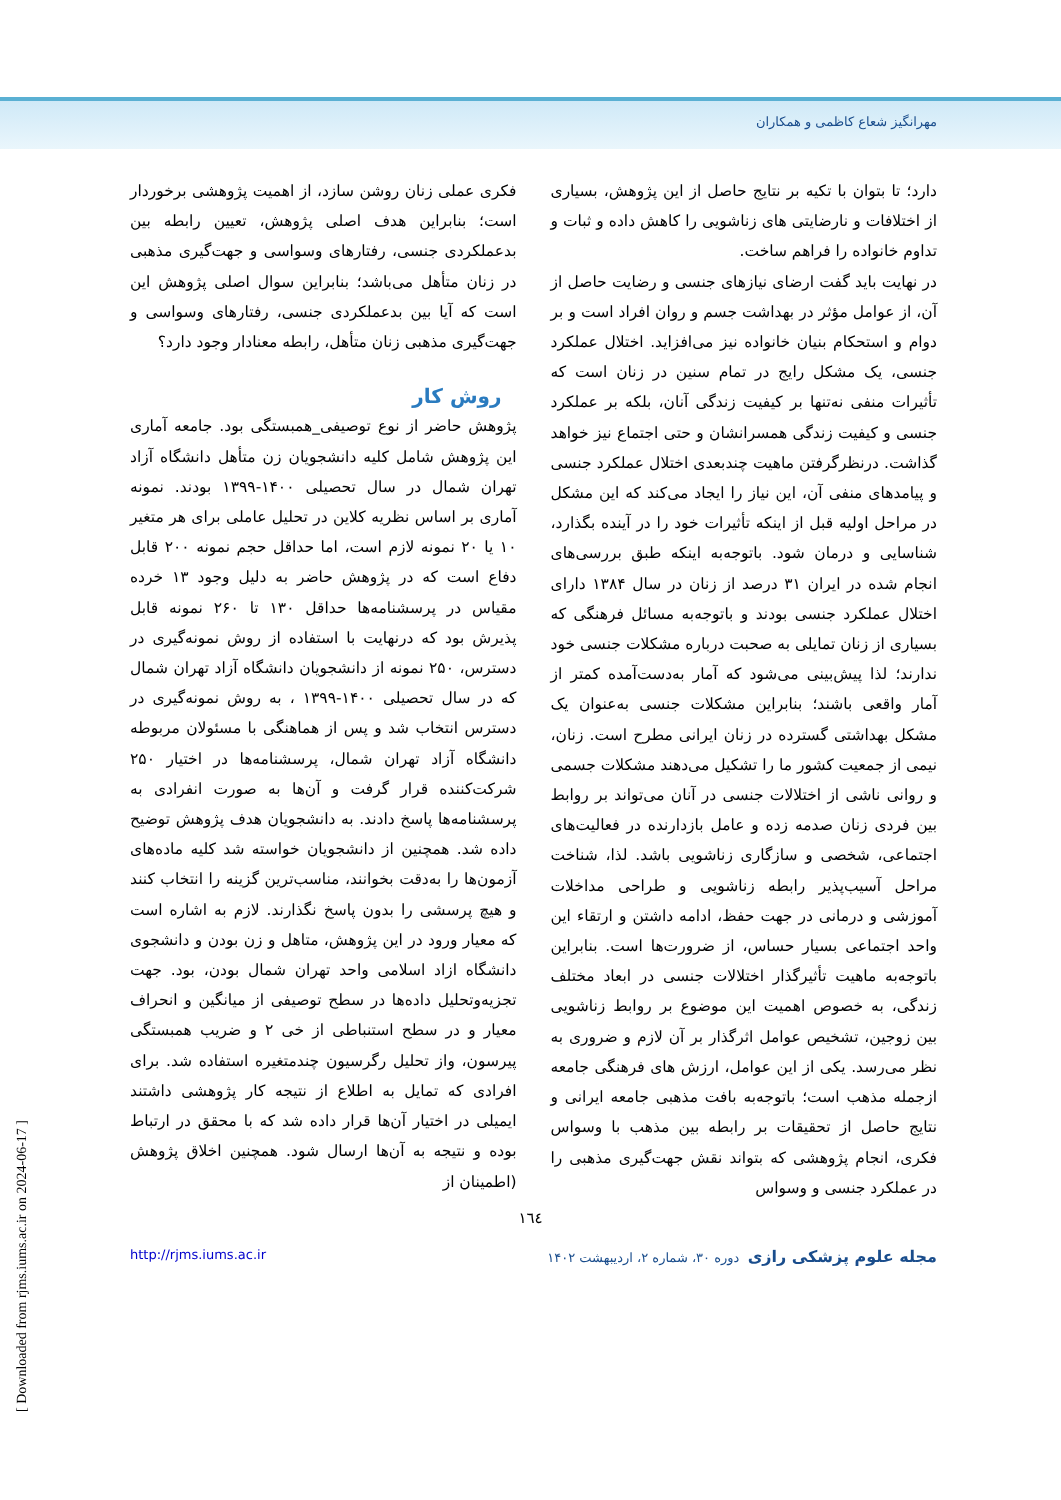مهرانگیز شعاع کاظمی و همکاران
دارد؛ تا بتوان با تکیه بر نتایج حاصل از این پژوهش، بسیاری از اختلافات و نارضایتی های زناشویی را کاهش داده و ثبات و تداوم خانواده را فراهم ساخت.
در نهایت باید گفت ارضای نیازهای جنسی و رضایت حاصل از آن، از عوامل مؤثر در بهداشت جسم و روان افراد است و بر دوام و استحکام بنیان خانواده نیز می‌افزاید. اختلال عملکرد جنسی، یک مشکل رایج در تمام سنین در زنان است که تأثیرات منفی نه‌تنها بر کیفیت زندگی آنان، بلکه بر عملکرد جنسی و کیفیت زندگی همسرانشان و حتی اجتماع نیز خواهد گذاشت. درنظرگرفتن ماهیت چندبعدی اختلال عملکرد جنسی و پیامدهای منفی آن، این نیاز را ایجاد می‌کند که این مشکل در مراحل اولیه قبل از اینکه تأثیرات خود را در آینده بگذارد، شناسایی و درمان شود. باتوجه‌به اینکه طبق بررسی‌های انجام شده در ایران ۳۱ درصد از زنان در سال ۱۳۸۴ دارای اختلال عملکرد جنسی بودند و باتوجه‌به مسائل فرهنگی که بسیاری از زنان تمایلی به صحبت درباره مشکلات جنسی خود ندارند؛ لذا پیش‌بینی می‌شود که آمار به‌دست‌آمده کمتر از آمار واقعی باشند؛ بنابراین مشکلات جنسی به‌عنوان یک مشکل بهداشتی گسترده در زنان ایرانی مطرح است. زنان، نیمی از جمعیت کشور ما را تشکیل می‌دهند مشکلات جسمی و روانی ناشی از اختلالات جنسی در آنان می‌تواند بر روابط بین فردی زنان صدمه زده و عامل بازدارنده در فعالیت‌های اجتماعی، شخصی و سازگاری زناشویی باشد. لذا، شناخت مراحل آسیب‌پذیر رابطه زناشویی و طراحی مداخلات آموزشی و درمانی در جهت حفظ، ادامه داشتن و ارتقاء این واحد اجتماعی بسیار حساس، از ضرورت‌ها است. بنابراین باتوجه‌به ماهیت تأثیرگذار اختلالات جنسی در ابعاد مختلف زندگی، به خصوص اهمیت این موضوع بر روابط زناشویی بین زوجین، تشخیص عوامل اثرگذار بر آن لازم و ضروری به نظر می‌رسد. یکی از این عوامل، ارزش های فرهنگی جامعه ازجمله مذهب است؛ باتوجه‌به بافت مذهبی جامعه ایرانی و نتایج حاصل از تحقیقات بر رابطه بین مذهب با وسواس فکری، انجام پژوهشی که بتواند نقش جهت‌گیری مذهبی را در عملکرد جنسی و وسواس
فکری عملی زنان روشن سازد، از اهمیت پژوهشی برخوردار است؛ بنابراین هدف اصلی پژوهش، تعیین رابطه بین بدعملکردی جنسی، رفتارهای وسواسی و جهت‌گیری مذهبی در زنان متأهل می‌باشد؛ بنابراین سوال اصلی پژوهش این است که آیا بین بدعملکردی جنسی، رفتارهای وسواسی و جهت‌گیری مذهبی زنان متأهل، رابطه معنادار وجود دارد؟
روش کار
پژوهش حاضر از نوع توصیفی_همبستگی بود. جامعه آماری این پژوهش شامل کلیه دانشجویان زن متأهل دانشگاه آزاد تهران شمال در سال تحصیلی ۱۴۰۰-۱۳۹۹ بودند. نمونه آماری بر اساس نظریه کلاین در تحلیل عاملی برای هر متغیر ۱۰ یا ۲۰ نمونه لازم است، اما حداقل حجم نمونه ۲۰۰ قابل دفاع است که در پژوهش حاضر به دلیل وجود ۱۳ خرده مقیاس در پرسشنامه‌ها حداقل ۱۳۰ تا ۲۶۰ نمونه قابل پذیرش بود که درنهایت با استفاده از روش نمونه‌گیری در دسترس، ۲۵۰ نمونه از دانشجویان دانشگاه آزاد تهران شمال که در سال تحصیلی ۱۴۰۰-۱۳۹۹ ، به روش نمونه‌گیری در دسترس انتخاب شد و پس از هماهنگی با مسئولان مربوطه دانشگاه آزاد تهران شمال، پرسشنامه‌ها در اختیار ۲۵۰ شرکت‌کننده قرار گرفت و آن‌ها به صورت انفرادی به پرسشنامه‌ها پاسخ دادند. به دانشجویان هدف پژوهش توضیح داده شد. همچنین از دانشجویان خواسته شد کلیه ماده‌های آزمون‌ها را به‌دقت بخوانند، مناسب‌ترین گزینه را انتخاب کنند و هیچ پرسشی را بدون پاسخ نگذارند. لازم به اشاره است که معیار ورود در این پژوهش، متاهل و زن بودن و دانشجوی دانشگاه ازاد اسلامی واحد تهران شمال بودن، بود. جهت تجزیه‌وتحلیل داده‌ها در سطح توصیفی از میانگین و انحراف معیار و در سطح استنباطی از خی ۲ و ضریب همبستگی پیرسون، واز تحلیل رگرسیون چندمتغیره استفاده شد. برای افرادی که تمایل به اطلاع از نتیجه کار پژوهشی داشتند ایمیلی در اختیار آن‌ها قرار داده شد که با محقق در ارتباط بوده و نتیجه به آن‌ها ارسال شود. همچنین اخلاق پژوهش (اطمینان از
١٦٤
مجله علوم پزشکی رازی دوره ۳۰، شماره ۲، اردیبهشت ۱۴۰۲ http://rjms.iums.ac.ir
[ Downloaded from rjms.iums.ac.ir on 2024-06-17 ]